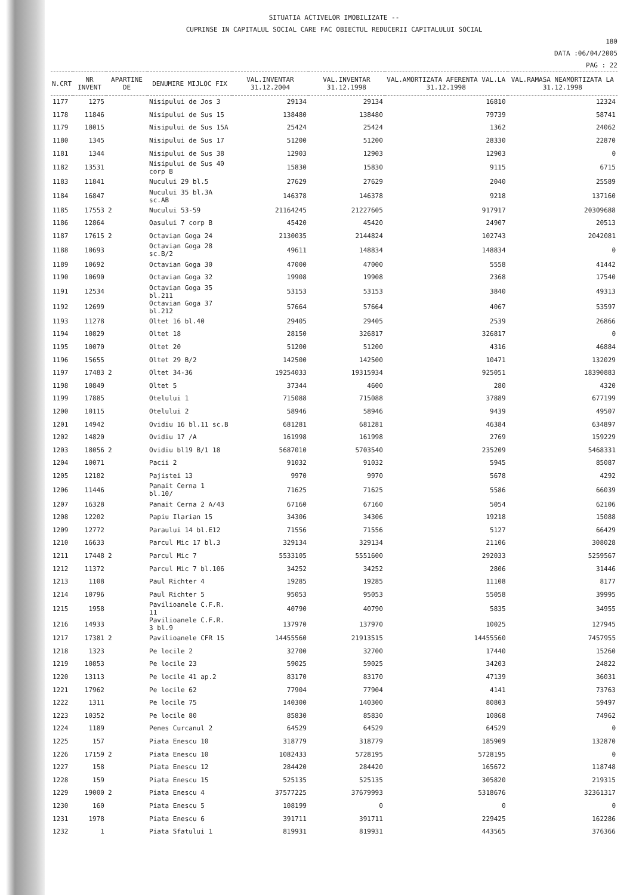SITUATIA ACTIVELOR IMOBILIZATE --
CUPRINSE IN CAPITALUL SOCIAL CARE FAC OBIECTUL REDUCERII CAPITALULUI SOCIAL
180
DATA :06/04/2005
PAG : 22
| N.CRT | NR INVENT | APARTINE DE | DENUMIRE MIJLOC FIX | VAL.INVENTAR 31.12.2004 | VAL.INVENTAR 31.12.1998 | VAL.AMORTIZATA AFERENTA VAL.LA 31.12.1998 | VAL.RAMASA NEAMORTIZATA LA 31.12.1998 |
| --- | --- | --- | --- | --- | --- | --- | --- |
| 1177 | 1275 | | Nisipului de Jos 3 | 29134 | 29134 | 16810 | 12324 |
| 1178 | 11846 | | Nisipului de Sus 15 | 138480 | 138480 | 79739 | 58741 |
| 1179 | 18015 | | Nisipului de Sus 15A | 25424 | 25424 | 1362 | 24062 |
| 1180 | 1345 | | Nisipului de Sus 17 | 51200 | 51200 | 28330 | 22870 |
| 1181 | 1344 | | Nisipului de Sus 38 | 12903 | 12903 | 12903 | 0 |
| 1182 | 13531 | | Nisipului de Sus 40 corp B | 15830 | 15830 | 9115 | 6715 |
| 1183 | 11841 | | Nucului 29 bl.5 | 27629 | 27629 | 2040 | 25589 |
| 1184 | 16847 | | Nucului 35 bl.3A sc.AB | 146378 | 146378 | 9218 | 137160 |
| 1185 | 17553 | 2 | Nucului 53-59 | 21164245 | 21227605 | 917917 | 20309688 |
| 1186 | 12864 | | Oasului 7 corp B | 45420 | 45420 | 24907 | 20513 |
| 1187 | 17615 | 2 | Octavian Goga 24 | 2130035 | 2144824 | 102743 | 2042081 |
| 1188 | 10693 | | Octavian Goga 28 sc.B/2 | 49611 | 148834 | 148834 | 0 |
| 1189 | 10692 | | Octavian Goga 30 | 47000 | 47000 | 5558 | 41442 |
| 1190 | 10690 | | Octavian Goga 32 | 19908 | 19908 | 2368 | 17540 |
| 1191 | 12534 | | Octavian Goga 35 bl.211 | 53153 | 53153 | 3840 | 49313 |
| 1192 | 12699 | | Octavian Goga 37 bl.212 | 57664 | 57664 | 4067 | 53597 |
| 1193 | 11278 | | Oltet 16 bl.40 | 29405 | 29405 | 2539 | 26866 |
| 1194 | 10829 | | Oltet 18 | 28150 | 326817 | 326817 | 0 |
| 1195 | 10070 | | Oltet 20 | 51200 | 51200 | 4316 | 46884 |
| 1196 | 15655 | | Oltet 29 B/2 | 142500 | 142500 | 10471 | 132029 |
| 1197 | 17483 | 2 | Oltet 34-36 | 19254033 | 19315934 | 925051 | 18390883 |
| 1198 | 10849 | | Oltet 5 | 37344 | 4600 | 280 | 4320 |
| 1199 | 17885 | | Otelului 1 | 715088 | 715088 | 37889 | 677199 |
| 1200 | 10115 | | Otelului 2 | 58946 | 58946 | 9439 | 49507 |
| 1201 | 14942 | | Ovidiu 16 bl.11 sc.B | 681281 | 681281 | 46384 | 634897 |
| 1202 | 14820 | | Ovidiu 17 /A | 161998 | 161998 | 2769 | 159229 |
| 1203 | 18056 | 2 | Ovidiu bl19 B/1 18 | 5687010 | 5703540 | 235209 | 5468331 |
| 1204 | 10071 | | Pacii 2 | 91032 | 91032 | 5945 | 85087 |
| 1205 | 12182 | | Pajistei 13 | 9970 | 9970 | 5678 | 4292 |
| 1206 | 11446 | | Panait Cerna 1 bl.10/ | 71625 | 71625 | 5586 | 66039 |
| 1207 | 16328 | | Panait Cerna 2 A/43 | 67160 | 67160 | 5054 | 62106 |
| 1208 | 12202 | | Papiu Ilarian 15 | 34306 | 34306 | 19218 | 15088 |
| 1209 | 12772 | | Paraului 14 bl.E12 | 71556 | 71556 | 5127 | 66429 |
| 1210 | 16633 | | Parcul Mic 17 bl.3 | 329134 | 329134 | 21106 | 308028 |
| 1211 | 17448 | 2 | Parcul Mic 7 | 5533105 | 5551600 | 292033 | 5259567 |
| 1212 | 11372 | | Parcul Mic 7 bl.106 | 34252 | 34252 | 2806 | 31446 |
| 1213 | 1108 | | Paul Richter 4 | 19285 | 19285 | 11108 | 8177 |
| 1214 | 10796 | | Paul Richter 5 | 95053 | 95053 | 55058 | 39995 |
| 1215 | 1958 | | Pavilioanele C.F.R. 11 | 40790 | 40790 | 5835 | 34955 |
| 1216 | 14933 | | Pavilioanele C.F.R. 3 bl.9 | 137970 | 137970 | 10025 | 127945 |
| 1217 | 17381 | 2 | Pavilioanele CFR 15 | 14455560 | 21913515 | 14455560 | 7457955 |
| 1218 | 1323 | | Pe locile 2 | 32700 | 32700 | 17440 | 15260 |
| 1219 | 10853 | | Pe locile 23 | 59025 | 59025 | 34203 | 24822 |
| 1220 | 13113 | | Pe locile 41 ap.2 | 83170 | 83170 | 47139 | 36031 |
| 1221 | 17962 | | Pe locile 62 | 77904 | 77904 | 4141 | 73763 |
| 1222 | 1311 | | Pe locile 75 | 140300 | 140300 | 80803 | 59497 |
| 1223 | 10352 | | Pe locile 80 | 85830 | 85830 | 10868 | 74962 |
| 1224 | 1189 | | Penes Curcanul 2 | 64529 | 64529 | 64529 | 0 |
| 1225 | 157 | | Piata Enescu 10 | 318779 | 318779 | 185909 | 132870 |
| 1226 | 17159 | 2 | Piata Enescu 10 | 1082433 | 5728195 | 5728195 | 0 |
| 1227 | 158 | | Piata Enescu 12 | 284420 | 284420 | 165672 | 118748 |
| 1228 | 159 | | Piata Enescu 15 | 525135 | 525135 | 305820 | 219315 |
| 1229 | 19000 | 2 | Piata Enescu 4 | 37577225 | 37679993 | 5318676 | 32361317 |
| 1230 | 160 | | Piata Enescu 5 | 108199 | 0 | 0 | 0 |
| 1231 | 1978 | | Piata Enescu 6 | 391711 | 391711 | 229425 | 162286 |
| 1232 | 1 | | Piata Sfatului 1 | 819931 | 819931 | 443565 | 376366 |